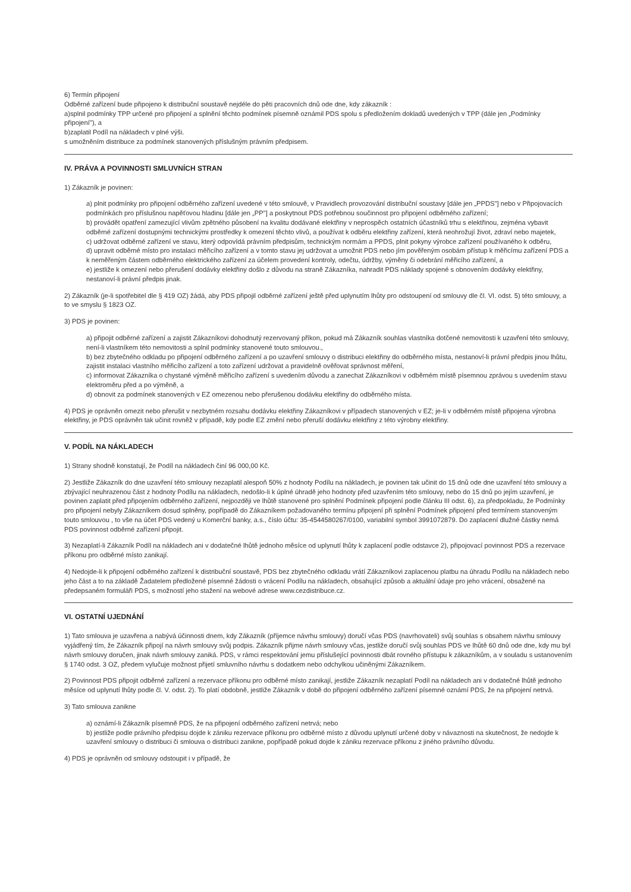6) Termín připojení
Odběrné zařízení bude připojeno k distribuční soustavě nejdéle do pěti pracovních dnů ode dne, kdy zákazník :
a)splnil podmínky TPP určené pro připojení a splnění těchto podmínek písemně oznámil PDS spolu s předložením dokladů uvedených v TPP (dále jen „Podmínky připojení"), a
b)zaplatil Podíl na nákladech v plné výši.
s umožněním distribuce za podmínek stanovených příslušným právním předpisem.
IV. PRÁVA A POVINNOSTI SMLUVNÍCH STRAN
1) Zákazník je povinen:
a) plnit podmínky pro připojení odběrného zařízení uvedené v této smlouvě, v Pravidlech provozování distribuční soustavy [dále jen „PPDS"] nebo v Připojovacích podmínkách pro příslušnou napěťovou hladinu [dále jen „PP"] a poskytnout PDS potřebnou součinnost pro připojení odběrného zařízení;
b) provádět opatření zamezující vlivům zpětného působení na kvalitu dodávané elektřiny v neprospěch ostatních účastníků trhu s elektřinou, zejména vybavit odběrné zařízení dostupnými technickými prostředky k omezení těchto vlivů, a používat k odběru elektřiny zařízení, která neohrožují život, zdraví nebo majetek,
c) udržovat odběrné zařízení ve stavu, který odpovídá právním předpisům, technickým normám a PPDS, plnit pokyny výrobce zařízení používaného k odběru,
d) upravit odběrné místo pro instalaci měřicího zařízení a v tomto stavu jej udržovat a umožnit PDS nebo jím pověřeným osobám přístup k měřicímu zařízení PDS a k neměřeným částem odběrného elektrického zařízení za účelem provedení kontroly, odečtu, údržby, výměny či odebrání měřicího zařízení, a
e) jestliže k omezení nebo přerušení dodávky elektřiny došlo z důvodu na straně Zákazníka, nahradit PDS náklady spojené s obnovením dodávky elektřiny, nestanoví-li právní předpis jinak.
2) Zákazník (je-li spotřebitel dle § 419 OZ) žádá, aby PDS připojil odběrné zařízení ještě před uplynutím lhůty pro odstoupení od smlouvy dle čl. VI. odst. 5) této smlouvy, a to ve smyslu § 1823 OZ.
3) PDS je povinen:
a) připojit odběrné zařízení a zajistit Zákazníkovi dohodnutý rezervovaný příkon, pokud má Zákazník souhlas vlastníka dotčené nemovitosti k uzavření této smlouvy, není-li vlastníkem této nemovitosti a splnil podmínky stanovené touto smlouvou.,
b) bez zbytečného odkladu po připojení odběrného zařízení a po uzavření smlouvy o distribuci elektřiny do odběrného místa, nestanoví-li právní předpis jinou lhůtu, zajistit instalaci vlastního měřicího zařízení a toto zařízení udržovat a pravidelně ověřovat správnost měření,
c) informovat Zákazníka o chystané výměně měřicího zařízení s uvedením důvodu a zanechat Zákazníkovi v odběrném místě písemnou zprávou s uvedením stavu elektroměru před a po výměně, a
d) obnovit za podmínek stanovených v EZ omezenou nebo přerušenou dodávku elektřiny do odběrného místa.
4) PDS je oprávněn omezit nebo přerušit v nezbytném rozsahu dodávku elektřiny Zákazníkovi v případech stanovených v EZ; je-li v odběrném místě připojena výrobna elektřiny, je PDS oprávněn tak učinit rovněž v případě, kdy podle EZ změní nebo přeruší dodávku elektřiny z této výrobny elektřiny.
V. PODÍL NA NÁKLADECH
1) Strany shodně konstatují, že Podíl na nákladech činí 96 000,00 Kč.
2) Jestliže Zákazník do dne uzavření této smlouvy nezaplatil alespoň 50% z hodnoty Podílu na nákladech, je povinen tak učinit do 15 dnů ode dne uzavření této smlouvy a zbývající neuhrazenou část z hodnoty Podílu na nákladech, nedošlo-li k úplné úhradě jeho hodnoty před uzavřením této smlouvy, nebo do 15 dnů po jejím uzavření, je povinen zaplatit před připojením odběrného zařízení, nejpozději ve lhůtě stanovené pro splnění Podmínek připojení podle článku III odst. 6), za předpokladu, že Podmínky pro připojení nebyly Zákazníkem dosud splněny, popřípadě do Zákazníkem požadovaného termínu připojení při splnění Podmínek připojení před termínem stanoveným touto smlouvou , to vše na účet PDS vedený u Komerční banky, a.s., číslo účtu: 35-4544580267/0100, variabilní symbol 3991072879. Do zaplacení dlužné částky nemá PDS povinnost odběrné zařízení připojit.
3) Nezaplatí-li Zákazník Podíl na nákladech ani v dodatečné lhůtě jednoho měsíce od uplynutí lhůty k zaplacení podle odstavce 2), připojovací povinnost PDS a rezervace příkonu pro odběrné místo zanikají.
4) Nedojde-li k připojení odběrného zařízení k distribuční soustavě, PDS bez zbytečného odkladu vrátí Zákazníkovi zaplacenou platbu na úhradu Podílu na nákladech nebo jeho část a to na základě Žadatelem předložené písemné žádosti o vrácení Podílu na nákladech, obsahující způsob a aktuální údaje pro jeho vrácení, obsažené na předepsaném formuláři PDS, s možností jeho stažení na webové adrese www.cezdistribuce.cz.
VI. OSTATNÍ UJEDNÁNÍ
1) Tato smlouva je uzavřena a nabývá účinnosti dnem, kdy Zákazník (příjemce návrhu smlouvy) doručí včas PDS (navrhovateli) svůj souhlas s obsahem návrhu smlouvy vyjádřený tím, že Zákazník připojí na návrh smlouvy svůj podpis. Zákazník přijme návrh smlouvy včas, jestliže doručí svůj souhlas PDS ve lhůtě 60 dnů ode dne, kdy mu byl návrh smlouvy doručen, jinak návrh smlouvy zaniká. PDS, v rámci respektování jemu příslušející povinnosti dbát rovného přístupu k zákazníkům, a v souladu s ustanovením § 1740 odst. 3 OZ, předem vylučuje možnost přijetí smluvního návrhu s dodatkem nebo odchylkou učiněnými Zákazníkem.
2) Povinnost PDS připojit odběrné zařízení a rezervace příkonu pro odběrné místo zanikají, jestliže Zákazník nezaplatí Podíl na nákladech ani v dodatečné lhůtě jednoho měsíce od uplynutí lhůty podle čl. V. odst. 2). To platí obdobně, jestliže Zákazník v době do připojení odběrného zařízení písemné oznámí PDS, že na připojení netrvá.
3) Tato smlouva zanikne
a) oznámí-li Zákazník písemně PDS, že na připojení odběrného zařízení netrvá; nebo
b) jestliže podle právního předpisu dojde k zániku rezervace příkonu pro odběrné místo z důvodu uplynutí určené doby v návaznosti na skutečnost, že nedojde k uzavření smlouvy o distribuci či smlouva o distribuci zanikne, popřípadě pokud dojde k zániku rezervace příkonu z jiného právního důvodu.
4) PDS je oprávněn od smlouvy odstoupit i v případě, že